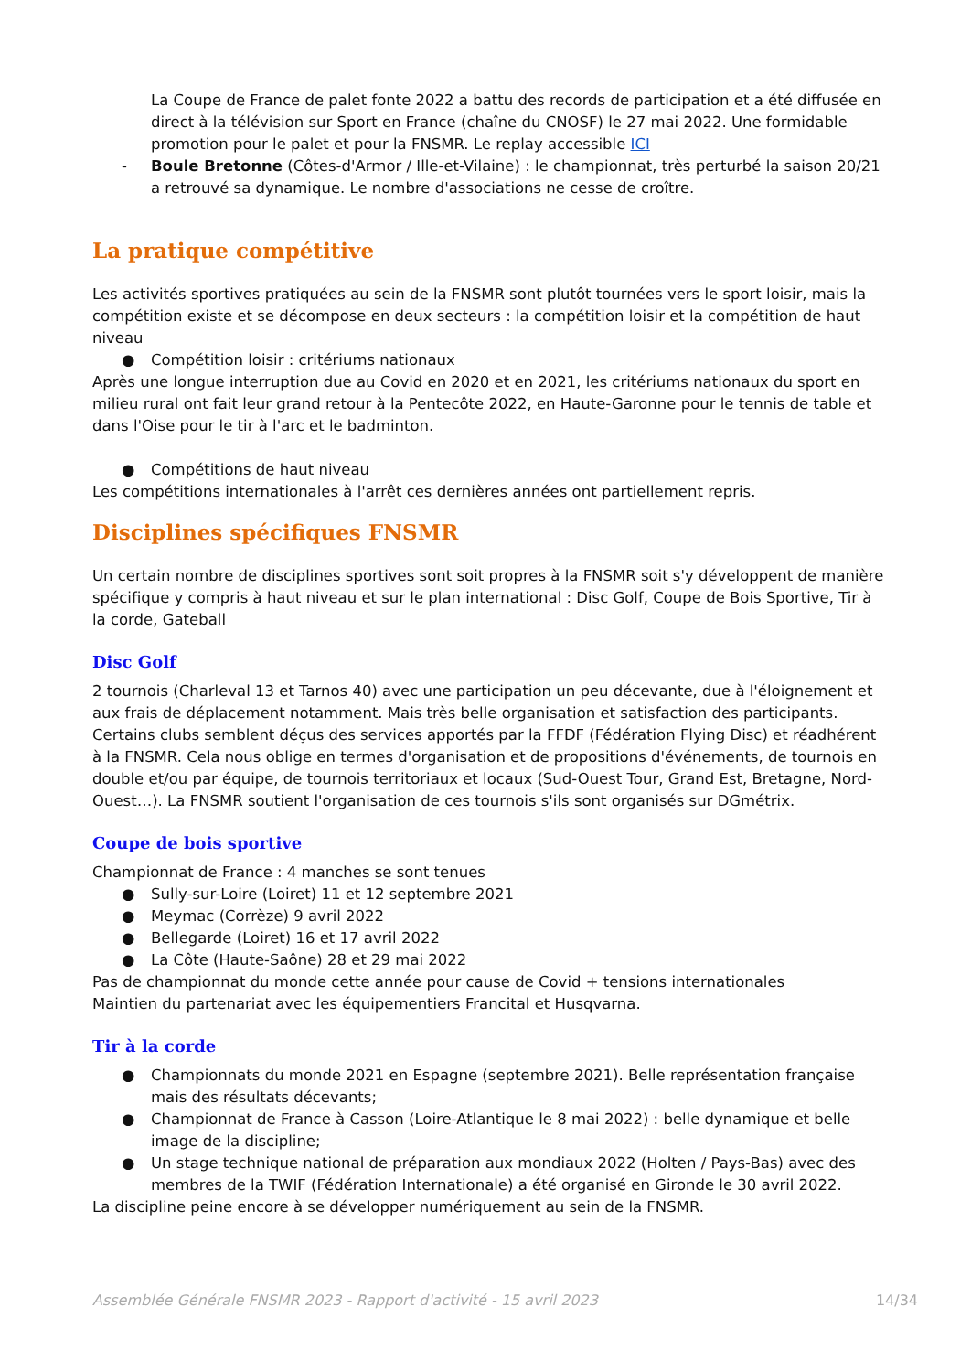La Coupe de France de palet fonte 2022 a battu des records de participation et a été diffusée en direct à la télévision sur Sport en France (chaîne du CNOSF) le 27 mai 2022. Une formidable promotion pour le palet et pour la FNSMR. Le replay accessible ICI
- Boule Bretonne (Côtes-d'Armor / Ille-et-Vilaine) : le championnat, très perturbé la saison 20/21 a retrouvé sa dynamique. Le nombre d'associations ne cesse de croître.
La pratique compétitive
Les activités sportives pratiquées au sein de la FNSMR sont plutôt tournées vers le sport loisir, mais la compétition existe et se décompose en deux secteurs : la compétition loisir et la compétition de haut niveau
● Compétition loisir : critériums nationaux
Après une longue interruption due au Covid en 2020 et en 2021, les critériums nationaux du sport en milieu rural ont fait leur grand retour à la Pentecôte 2022, en Haute-Garonne pour le tennis de table et dans l'Oise pour le tir à l'arc et le badminton.
● Compétitions de haut niveau
Les compétitions internationales à l'arrêt ces dernières années ont partiellement repris.
Disciplines spécifiques FNSMR
Un certain nombre de disciplines sportives sont soit propres à la FNSMR soit s'y développent de manière spécifique y compris à haut niveau et sur le plan international : Disc Golf, Coupe de Bois Sportive, Tir à la corde, Gateball
Disc Golf
2 tournois (Charleval 13 et Tarnos 40) avec une participation un peu décevante, due à l'éloignement et aux frais de déplacement notamment. Mais très belle organisation et satisfaction des participants.
Certains clubs semblent déçus des services apportés par la FFDF (Fédération Flying Disc) et réadhérent à la FNSMR. Cela nous oblige en termes d'organisation et de propositions d'événements, de tournois en double et/ou par équipe, de tournois territoriaux et locaux (Sud-Ouest Tour, Grand Est, Bretagne, Nord-Ouest…). La FNSMR soutient l'organisation de ces tournois s'ils sont organisés sur DGmétrix.
Coupe de bois sportive
Championnat de France : 4 manches se sont tenues
● Sully-sur-Loire (Loiret) 11 et 12 septembre 2021
● Meymac (Corrèze) 9 avril 2022
● Bellegarde (Loiret) 16 et 17 avril 2022
● La Côte (Haute-Saône) 28 et 29 mai 2022
Pas de championnat du monde cette année pour cause de Covid + tensions internationales
Maintien du partenariat avec les équipementiers Francital et Husqvarna.
Tir à la corde
● Championnats du monde 2021 en Espagne (septembre 2021). Belle représentation française mais des résultats décevants;
● Championnat de France à Casson (Loire-Atlantique le 8 mai 2022) : belle dynamique et belle image de la discipline;
● Un stage technique national de préparation aux mondiaux 2022 (Holten / Pays-Bas) avec des membres de la TWIF (Fédération Internationale) a été organisé en Gironde le 30 avril 2022.
La discipline peine encore à se développer numériquement au sein de la FNSMR.
Assemblée Générale FNSMR 2023 - Rapport d'activité - 15 avril 2023 14/34